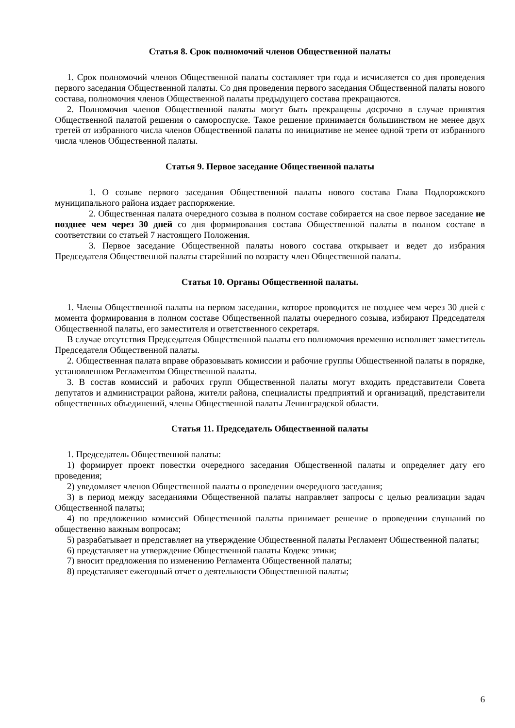Статья 8. Срок полномочий членов Общественной палаты
1. Срок полномочий членов Общественной палаты составляет три года и исчисляется со дня проведения первого заседания Общественной палаты. Со дня проведения первого заседания Общественной палаты нового состава, полномочия членов Общественной палаты предыдущего состава прекращаются.
2. Полномочия членов Общественной палаты могут быть прекращены досрочно в случае принятия Общественной палатой решения о самороспуске. Такое решение принимается большинством не менее двух третей от избранного числа членов Общественной палаты по инициативе не менее одной трети от избранного числа членов Общественной палаты.
Статья 9. Первое заседание Общественной палаты
1. О созыве первого заседания Общественной палаты нового состава Глава Подпорожского муниципального района издает распоряжение.
2. Общественная палата очередного созыва в полном составе собирается на свое первое заседание не позднее чем через 30 дней со дня формирования состава Общественной палаты в полном составе в соответствии со статьей 7 настоящего Положения.
3. Первое заседание Общественной палаты нового состава открывает и ведет до избрания Председателя Общественной палаты старейший по возрасту член Общественной палаты.
Статья 10. Органы Общественной палаты.
1. Члены Общественной палаты на первом заседании, которое проводится не позднее чем через 30 дней с момента формирования в полном составе Общественной палаты очередного созыва, избирают Председателя Общественной палаты, его заместителя и ответственного секретаря.
В случае отсутствия Председателя Общественной палаты его полномочия временно исполняет заместитель Председателя Общественной палаты.
2. Общественная палата вправе образовывать комиссии и рабочие группы Общественной палаты в порядке, установленном Регламентом Общественной палаты.
3. В состав комиссий и рабочих групп Общественной палаты могут входить представители Совета депутатов и администрации района, жители района, специалисты предприятий и организаций, представители общественных объединений, члены Общественной палаты Ленинградской области.
Статья 11. Председатель Общественной палаты
1. Председатель Общественной палаты:
1) формирует проект повестки очередного заседания Общественной палаты и определяет дату его проведения;
2) уведомляет членов Общественной палаты о проведении очередного заседания;
3) в период между заседаниями Общественной палаты направляет запросы с целью реализации задач Общественной палаты;
4) по предложению комиссий Общественной палаты принимает решение о проведении слушаний по общественно важным вопросам;
5) разрабатывает и представляет на утверждение Общественной палаты Регламент Общественной палаты;
6) представляет на утверждение Общественной палаты Кодекс этики;
7) вносит предложения по изменению Регламента Общественной палаты;
8) представляет ежегодный отчет о деятельности Общественной палаты;
6